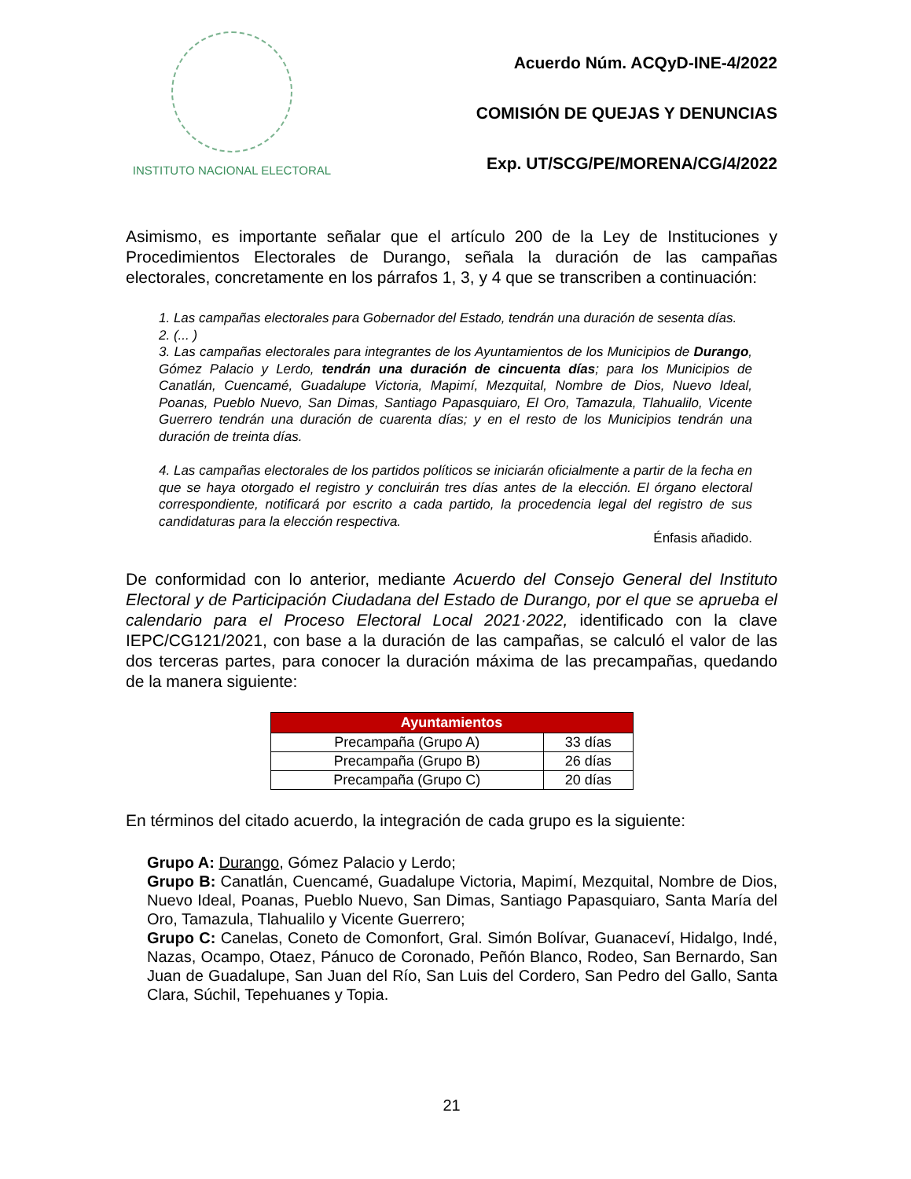INSTITUTO NACIONAL ELECTORAL
Acuerdo Núm. ACQyD-INE-4/2022
COMISIÓN DE QUEJAS Y DENUNCIAS
Exp. UT/SCG/PE/MORENA/CG/4/2022
Asimismo, es importante señalar que el artículo 200 de la Ley de Instituciones y Procedimientos Electorales de Durango, señala la duración de las campañas electorales, concretamente en los párrafos 1, 3, y 4 que se transcriben a continuación:
1. Las campañas electorales para Gobernador del Estado, tendrán una duración de sesenta días.
2. (... )
3. Las campañas electorales para integrantes de los Ayuntamientos de los Municipios de Durango, Gómez Palacio y Lerdo, tendrán una duración de cincuenta días; para los Municipios de Canatlán, Cuencamé, Guadalupe Victoria, Mapimí, Mezquital, Nombre de Dios, Nuevo Ideal, Poanas, Pueblo Nuevo, San Dimas, Santiago Papasquiaro, El Oro, Tamazula, Tlahualilo, Vicente Guerrero tendrán una duración de cuarenta días; y en el resto de los Municipios tendrán una duración de treinta días.
4. Las campañas electorales de los partidos políticos se iniciarán oficialmente a partir de la fecha en que se haya otorgado el registro y concluirán tres días antes de la elección. El órgano electoral correspondiente, notificará por escrito a cada partido, la procedencia legal del registro de sus candidaturas para la elección respectiva.
Énfasis añadido.
De conformidad con lo anterior, mediante Acuerdo del Consejo General del Instituto Electoral y de Participación Ciudadana del Estado de Durango, por el que se aprueba el calendario para el Proceso Electoral Local 2021·2022, identificado con la clave IEPC/CG121/2021, con base a la duración de las campañas, se calculó el valor de las dos terceras partes, para conocer la duración máxima de las precampañas, quedando de la manera siguiente:
| Ayuntamientos | |
| --- | --- |
| Precampaña (Grupo A) | 33 días |
| Precampaña (Grupo B) | 26 días |
| Precampaña (Grupo C) | 20 días |
En términos del citado acuerdo, la integración de cada grupo es la siguiente:
Grupo A: Durango, Gómez Palacio y Lerdo;
Grupo B: Canatlán, Cuencamé, Guadalupe Victoria, Mapimí, Mezquital, Nombre de Dios, Nuevo Ideal, Poanas, Pueblo Nuevo, San Dimas, Santiago Papasquiaro, Santa María del Oro, Tamazula, Tlahualilo y Vicente Guerrero;
Grupo C: Canelas, Coneto de Comonfort, Gral. Simón Bolívar, Guanaceví, Hidalgo, Indé, Nazas, Ocampo, Otaez, Pánuco de Coronado, Peñón Blanco, Rodeo, San Bernardo, San Juan de Guadalupe, San Juan del Río, San Luis del Cordero, San Pedro del Gallo, Santa Clara, Súchil, Tepehuanes y Topia.
21